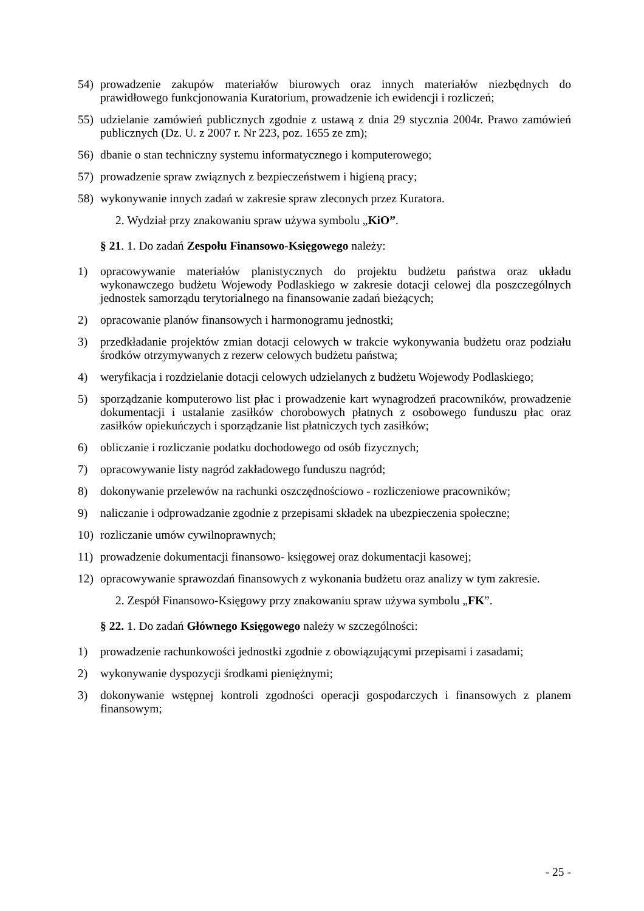54) prowadzenie zakupów materiałów biurowych oraz innych materiałów niezbędnych do prawidłowego funkcjonowania Kuratorium, prowadzenie ich ewidencji i rozliczeń;
55) udzielanie zamówień publicznych zgodnie z ustawą z dnia 29 stycznia 2004r. Prawo zamówień publicznych (Dz. U. z 2007 r. Nr 223, poz. 1655 ze zm);
56) dbanie o stan techniczny systemu informatycznego i komputerowego;
57) prowadzenie spraw związnych z bezpieczeństwem i higieną pracy;
58) wykonywanie innych zadań w zakresie spraw zleconych przez Kuratora.
2. Wydział przy znakowaniu spraw używa symbolu „KiO”.
§ 21. 1. Do zadań Zespołu Finansowo-Księgowego należy:
1) opracowywanie materiałów planistycznych do projektu budżetu państwa oraz układu wykonawczego budżetu Wojewody Podlaskiego w zakresie dotacji celowej dla poszczególnych jednostek samorządu terytorialnego na finansowanie zadań bieżących;
2) opracowanie planów finansowych i harmonogramu jednostki;
3) przedkładanie projektów zmian dotacji celowych w trakcie wykonywania budżetu oraz podziału środków otrzymywanych z rezerw celowych budżetu państwa;
4) weryfikacja i rozdzielanie dotacji celowych udzielanych z budżetu Wojewody Podlaskiego;
5) sporządzanie komputerowo list płac i prowadzenie kart wynagrodzeń pracowników, prowadzenie dokumentacji i ustalanie zasiłków chorobowych płatnych z osobowego funduszu płac oraz zasiłków opiekuńczych i sporządzanie list płatniczych tych zasiłków;
6) obliczanie i rozliczanie podatku dochodowego od osób fizycznych;
7) opracowywanie listy nagród zakładowego funduszu nagród;
8) dokonywanie przelewów na rachunki oszczędnościowo - rozliczeniowe pracowników;
9) naliczanie i odprowadzanie zgodnie z przepisami składek na ubezpieczenia społeczne;
10) rozliczanie umów cywilnoprawnych;
11) prowadzenie dokumentacji finansowo- księgowej oraz dokumentacji kasowej;
12) opracowywanie sprawozdań finansowych z wykonania budżetu oraz analizy w tym zakresie.
2. Zespół Finansowo-Księgowy przy znakowaniu spraw używa symbolu „FK”.
§ 22. 1. Do zadań Głównego Księgowego należy w szczególności:
1) prowadzenie rachunkowości jednostki zgodnie z obowiązującymi przepisami i zasadami;
2) wykonywanie dyspozycji środkami pieniężnymi;
3) dokonywanie wstępnej kontroli zgodności operacji gospodarczych i finansowych z planem finansowym;
- 25 -